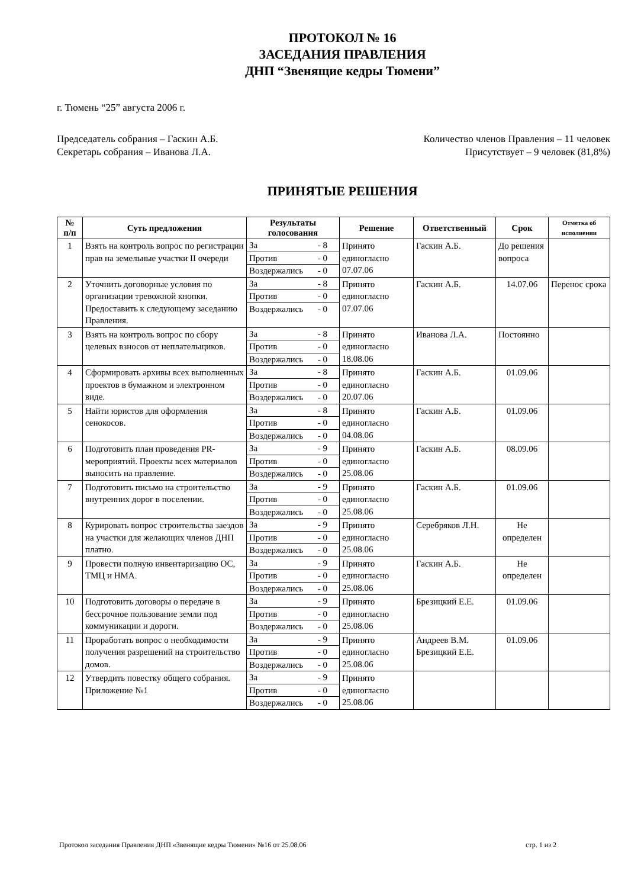ПРОТОКОЛ № 16
ЗАСЕДАНИЯ ПРАВЛЕНИЯ
ДНП “Звенящие кедры Тюмени”
г. Тюмень “25” августа 2006 г.
Председатель собрания – Гаскин А.Б.
Секретарь собрания – Иванова Л.А.
Количество членов Правления – 11 человек
Присутствует – 9 человек (81,8%)
ПРИНЯТЫЕ РЕШЕНИЯ
| № п/п | Суть предложения | Результаты голосования | Решение | Ответственный | Срок | Отметка об исполнении |
| --- | --- | --- | --- | --- | --- | --- |
| 1 | Взять на контроль вопрос по регистрации прав на земельные участки II очереди | За - 8 Против - 0 Воздержались - 0 | Принято единогласно 07.07.06 | Гаскин А.Б. | До решения вопроса | |
| 2 | Уточнить договорные условия по организации тревожной кнопки. Предоставить к следующему заседанию Правления. | За - 8 Против - 0 Воздержались - 0 | Принято единогласно 07.07.06 | Гаскин А.Б. | 14.07.06 | Перенос срока |
| 3 | Взять на контроль вопрос по сбору целевых взносов от неплательщиков. | За - 8 Против - 0 Воздержались - 0 | Принято единогласно 18.08.06 | Иванова Л.А. | Постоянно | |
| 4 | Сформировать архивы всех выполненных проектов в бумажном и электронном виде. | За - 8 Против - 0 Воздержались - 0 | Принято единогласно 20.07.06 | Гаскин А.Б. | 01.09.06 | |
| 5 | Найти юристов для оформления сенокосов. | За - 8 Против - 0 Воздержались - 0 | Принято единогласно 04.08.06 | Гаскин А.Б. | 01.09.06 | |
| 6 | Подготовить план проведения PR-мероприятий. Проекты всех материалов выносить на правление. | За - 9 Против - 0 Воздержались - 0 | Принято единогласно 25.08.06 | Гаскин А.Б. | 08.09.06 | |
| 7 | Подготовить письмо на строительство внутренних дорог в поселении. | За - 9 Против - 0 Воздержались - 0 | Принято единогласно 25.08.06 | Гаскин А.Б. | 01.09.06 | |
| 8 | Курировать вопрос строительства заездов на участки для желающих членов ДНП платно. | За - 9 Против - 0 Воздержались - 0 | Принято единогласно 25.08.06 | Серебряков Л.Н. | Не определен | |
| 9 | Провести полную инвентаризацию ОС, ТМЦ и НМА. | За - 9 Против - 0 Воздержались - 0 | Принято единогласно 25.08.06 | Гаскин А.Б. | Не определен | |
| 10 | Подготовить договоры о передаче в бессрочное пользование земли под коммуникации и дороги. | За - 9 Против - 0 Воздержались - 0 | Принято единогласно 25.08.06 | Брезицкий Е.Е. | 01.09.06 | |
| 11 | Проработать вопрос о необходимости получения разрешений на строительство домов. | За - 9 Против - 0 Воздержались - 0 | Принято единогласно 25.08.06 | Андреев В.М. Брезицкий Е.Е. | 01.09.06 | |
| 12 | Утвердить повестку общего собрания. Приложение №1 | За - 9 Против - 0 Воздержались - 0 | Принято единогласно 25.08.06 | | | |
Протокол заседания Правления ДНП «Звенящие кедры Тюмени» №16 от 25.08.06 стр. 1 из 2